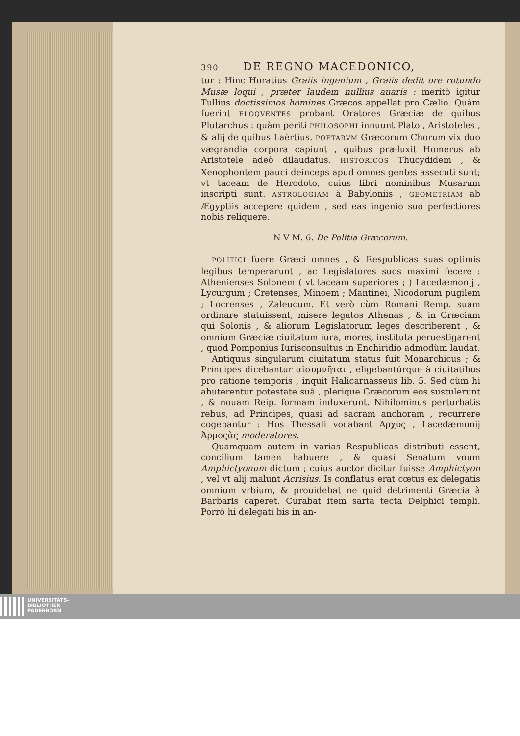390 DE REGNO MACEDONICO,
tur : Hinc Horatius Graiis ingenium , Graiis dedit ore rotundo Musæ loqui , præter laudem nullius auaris : meritò igitur Tullius doctissimos homines Græcos appellat pro Cælio. Quàm fuerint ELOQVENTES probant Oratores Græciæ de quibus Plutarchus : quàm periti PHILOSOPHI innuunt Plato , Aristoteles , & alij de quibus Laërtius. POETARVM Græcorum Chorum vix duo vægrandia corpora capiunt , quibus præluxit Homerus ab Aristotele adeò dilaudatus. HISTORICOS Thucydidem , & Xenophontem pauci deinceps apud omnes gentes assecuti sunt; vt taceam de Herodoto, cuius libri nominibus Musarum inscripti sunt. ASTROLOGIAM à Babyloniis , GEOMETRIAM ab Ægyptiis accepere quidem , sed eas ingenio suo perfectiores nobis reliquere.
N V M. 6. De Politia Græcorum.
POLITICI fuere Græci omnes , & Respublicas suas optimis legibus temperarunt , ac Legislatores suos maximi fecere : Athenienses Solonem ( vt taceam superiores ; ) Lacedæmonij , Lycurgum ; Cretenses, Minoem ; Mantinei, Nicodorum pugilem ; Locrenses , Zaleucum. Et verò cùm Romani Remp. suam ordinare statuissent, misere legatos Athenas , & in Græciam qui Solonis , & aliorum Legislatorum leges describerent , & omnium Græciæ ciuitatum iura, mores, instituta peruestigarent , quod Pomponius Iurisconsultus in Enchiridio admodùm laudat.
Antiquus singularum ciuitatum status fuit Monarchicus ; & Principes dicebantur αἰσυμνῆται , eligebantúrque à ciuitatibus pro ratione temporis , inquit Halicarnasseus lib. 5. Sed cùm hi abuterentur potestate suâ , plerique Græcorum eos sustulerunt , & nouam Reip. formam induxerunt. Nihilominus perturbatis rebus, ad Principes, quasi ad sacram anchoram , recurrere cogebantur : Hos Thessali vocabant Ἀρχὺς , Lacedæmonij Ἁρμοςὰς moderatores.
Quamquam autem in varias Respublicas distributi essent, concilium tamen habuere , & quasi Senatum vnum Amphictyonum dictum ; cuius auctor dicitur fuisse Amphictyon , vel vt alij malunt Acrisius. Is conflatus erat cœtus ex delegatis omnium vrbium, & prouidebat ne quid detrimenti Græcia à Barbaris caperet. Curabat item sarta tecta Delphici templi. Porrò hi delegati bis in an-
UNIVERSITÄTS-
BIBLIOTHEK
PADERBORN